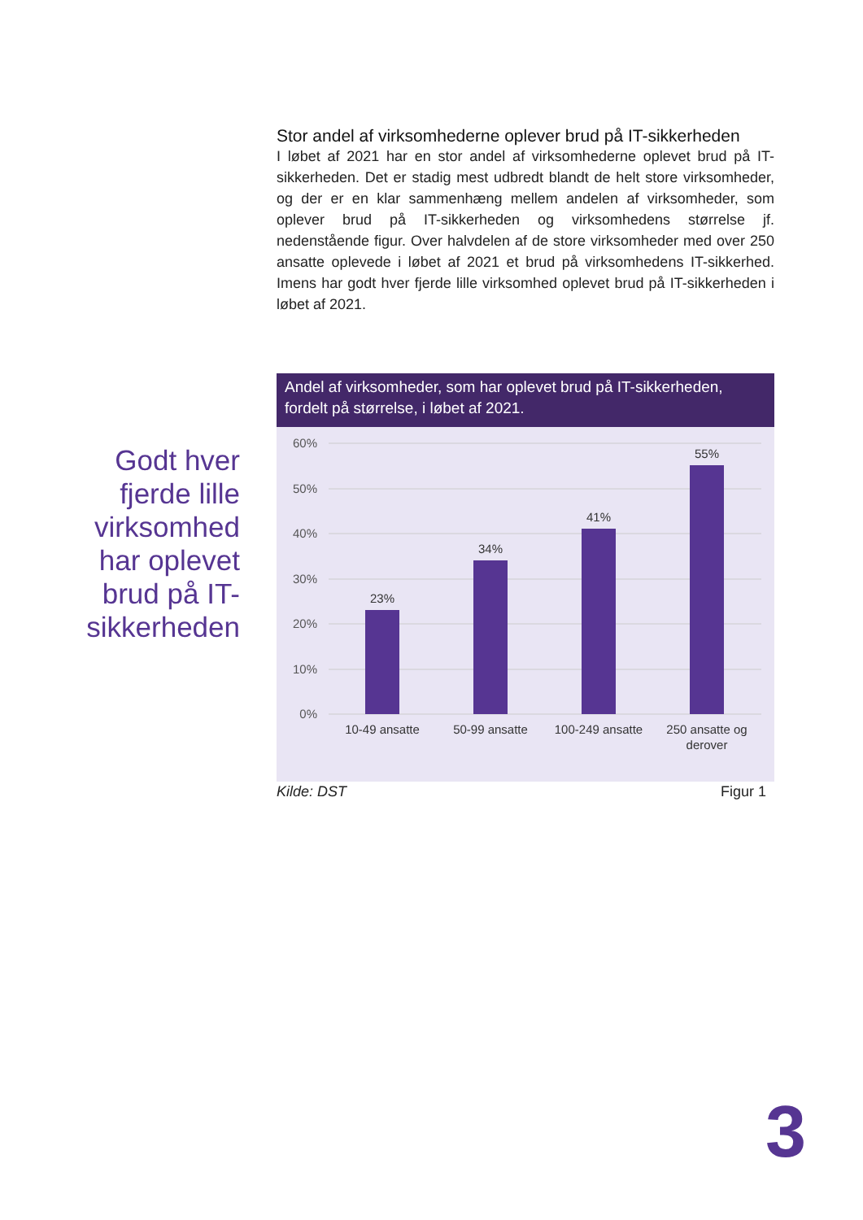Godt hver fjerde lille virksomhed har oplevet brud på IT-sikkerheden
Stor andel af virksomhederne oplever brud på IT-sikkerheden
I løbet af 2021 har en stor andel af virksomhederne oplevet brud på IT-sikkerheden. Det er stadig mest udbredt blandt de helt store virksomheder, og der er en klar sammenhæng mellem andelen af virksomheder, som oplever brud på IT-sikkerheden og virksomhedens størrelse jf. nedenstående figur. Over halvdelen af de store virksomheder med over 250 ansatte oplevede i løbet af 2021 et brud på virksomhedens IT-sikkerhed. Imens har godt hver fjerde lille virksomhed oplevet brud på IT-sikkerheden i løbet af 2021.
Andel af virksomheder, som har oplevet brud på IT-sikkerheden, fordelt på størrelse, i løbet af 2021.
60%
50%
40%
30%
20%
10%
0%
23%
34%
41%
55%
10-49 ansatte
50-99 ansatte
100-249 ansatte
250 ansatte og
derover
Kilde: DST Figur 1
3